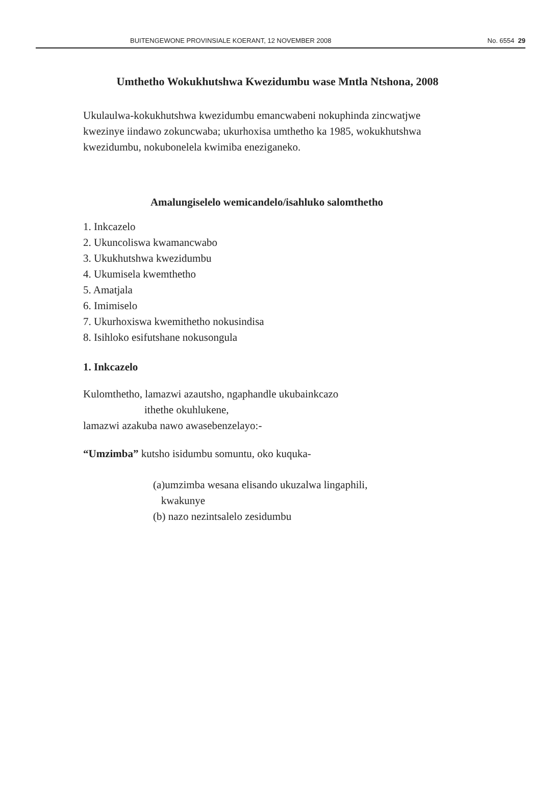BUITENGEWONE PROVINSIALE KOERANT, 12 NOVEMBER 2008 No. 6554 29
Umthetho Wokukhutshwa Kwezidumbu wase Mntla Ntshona, 2008
Ukulaulwa-kokukhutshwa kwezidumbu emancwabeni nokuphinda zincwatjwe kwezinye iindawo zokuncwaba; ukurhoxisa umthetho ka 1985, wokukhutshwa kwezidumbu, nokubonelela kwimiba eneziganeko.
Amalungiselelo wemicandelo/isahluko salomthetho
1. Inkcazelo
2. Ukuncoliswa kwamancwabo
3. Ukukhutshwa kwezidumbu
4. Ukumisela kwemthetho
5. Amatjala
6. Imimiselo
7. Ukurhoxiswa kwemithetho nokusindisa
8. Isihloko esifutshane nokusongula
1. Inkcazelo
Kulomthetho, lamazwi azautsho, ngaphandle ukubainkcazo
ithethe okuhlukene,
lamazwi azakuba nawo awasebenzelayo:-
“Umzimba” kutsho isidumbu somuntu, oko kuquka-
(a)umzimba wesana elisando ukuzalwa lingaphili,
kwakunye
(b) nazo nezintsalelo zesidumbu